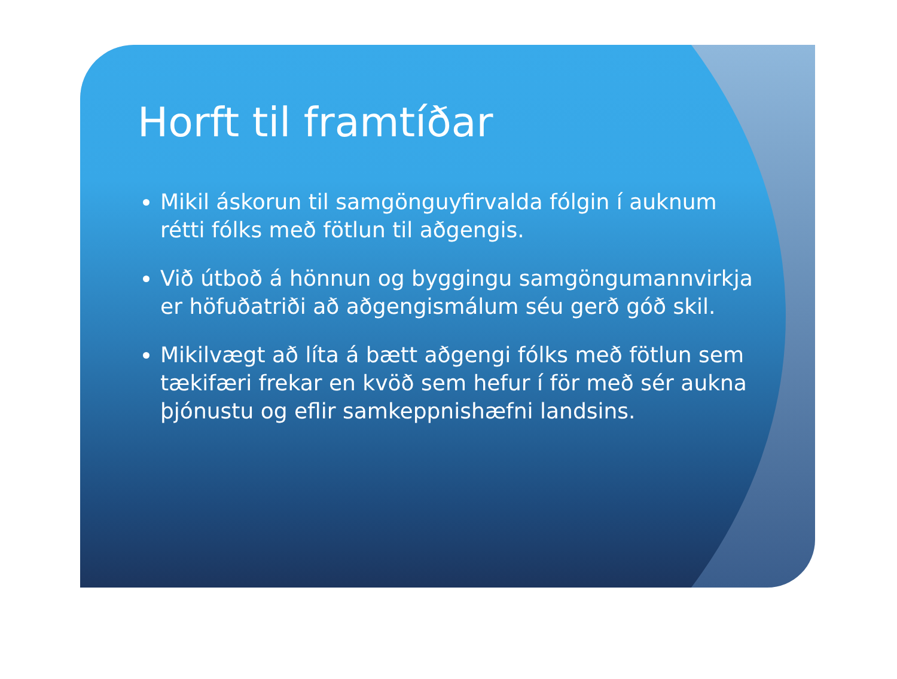Horft til framtíðar
Mikil áskorun til samgönguyfirvalda fólgin í auknum rétti fólks með fötlun til aðgengis.
Við útboð á hönnun og byggingu samgöngumannvirkja er höfuðatriði að aðgengismálum séu gerð góð skil.
Mikilvægt að líta á bætt aðgengi fólks með fötlun sem tækifæri frekar en kvöð sem hefur í för með sér aukna þjónustu og eflir samkeppnishæfni landsins.